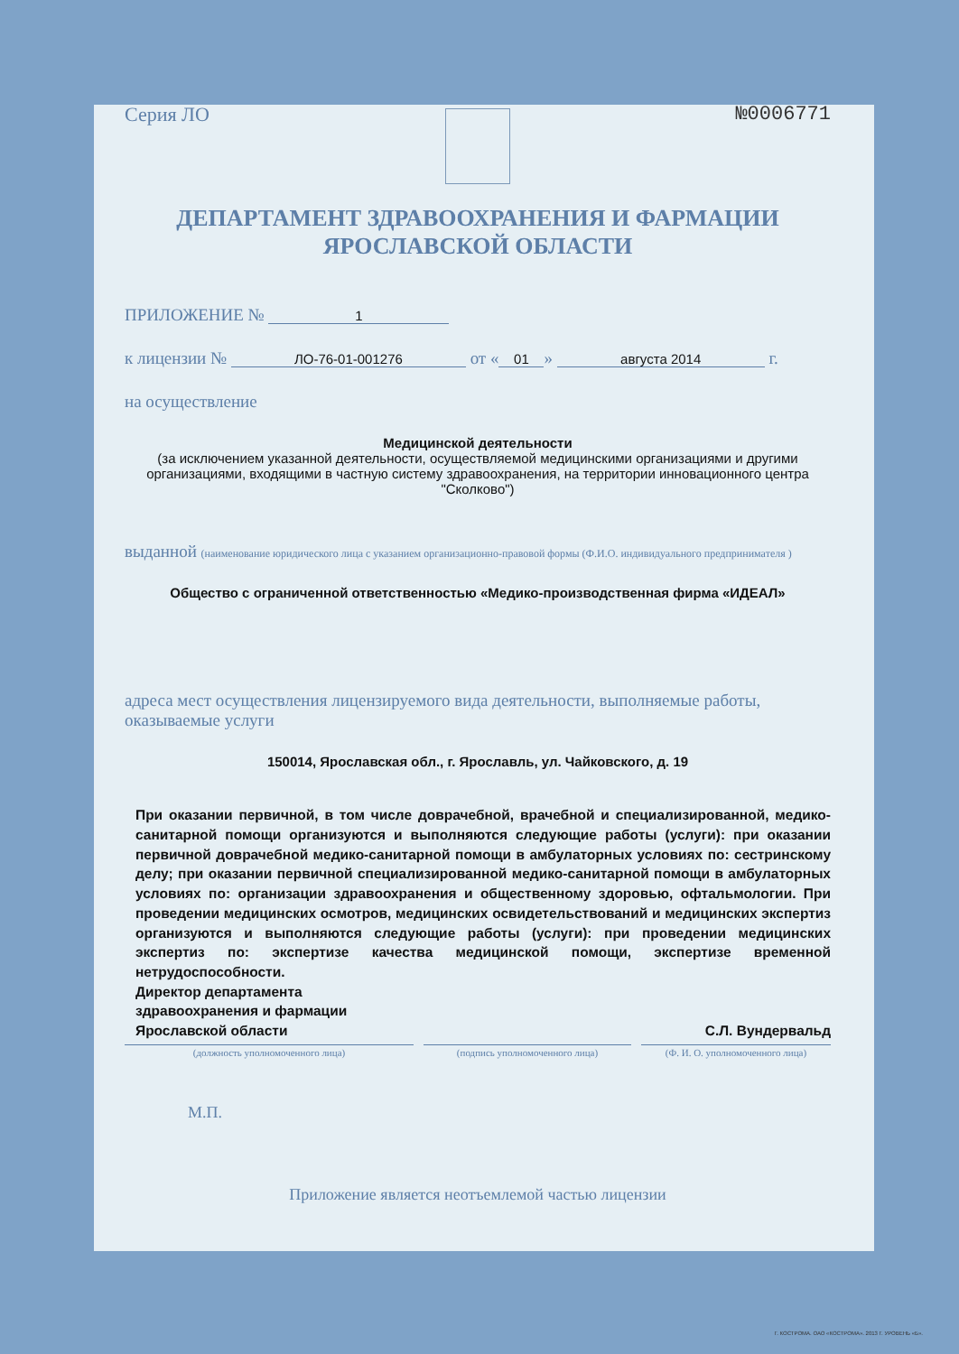Серия ЛО №0006771
ДЕПАРТАМЕНТ ЗДРАВООХРАНЕНИЯ И ФАРМАЦИИ
ЯРОСЛАВСКОЙ ОБЛАСТИ
ПРИЛОЖЕНИЕ № 1
к лицензии № ЛО-76-01-001276 от « 01 » августа 2014 г.
на осуществление
Медицинской деятельности
(за исключением указанной деятельности, осуществляемой медицинскими организациями и другими организациями, входящими в частную систему здравоохранения, на территории инновационного центра "Сколково")
выданной (наименование юридического лица с указанием организационно-правовой формы (Ф.И.О. индивидуального предпринимателя )
Общество с ограниченной ответственностью «Медико-производственная фирма «ИДЕАЛ»
адреса мест осуществления лицензируемого вида деятельности, выполняемые работы, оказываемые услуги
150014, Ярославская обл., г. Ярославль, ул. Чайковского, д. 19
При оказании первичной, в том числе доврачебной, врачебной и специализированной, медико-санитарной помощи организуются и выполняются следующие работы (услуги): при оказании первичной доврачебной медико-санитарной помощи в амбулаторных условиях по: сестринскому делу; при оказании первичной специализированной медико-санитарной помощи в амбулаторных условиях по: организации здравоохранения и общественному здоровью, офтальмологии. При проведении медицинских осмотров, медицинских освидетельствований и медицинских экспертиз организуются и выполняются следующие работы (услуги): при проведении медицинских экспертиз по: экспертизе качества медицинской помощи, экспертизе временной нетрудоспособности.
Директор департамента
здравоохранения и фармации
Ярославской области С.Л. Вундервальд
(должность уполномоченного лица) (подпись уполномоченного лица) (Ф. И. О. уполномоченного лица)
М.П.
Приложение является неотъемлемой частью лицензии
Г. КОСТРОМА. ОАО «КОСТРОМА». 2013 Г. УРОВЕНЬ «Б».